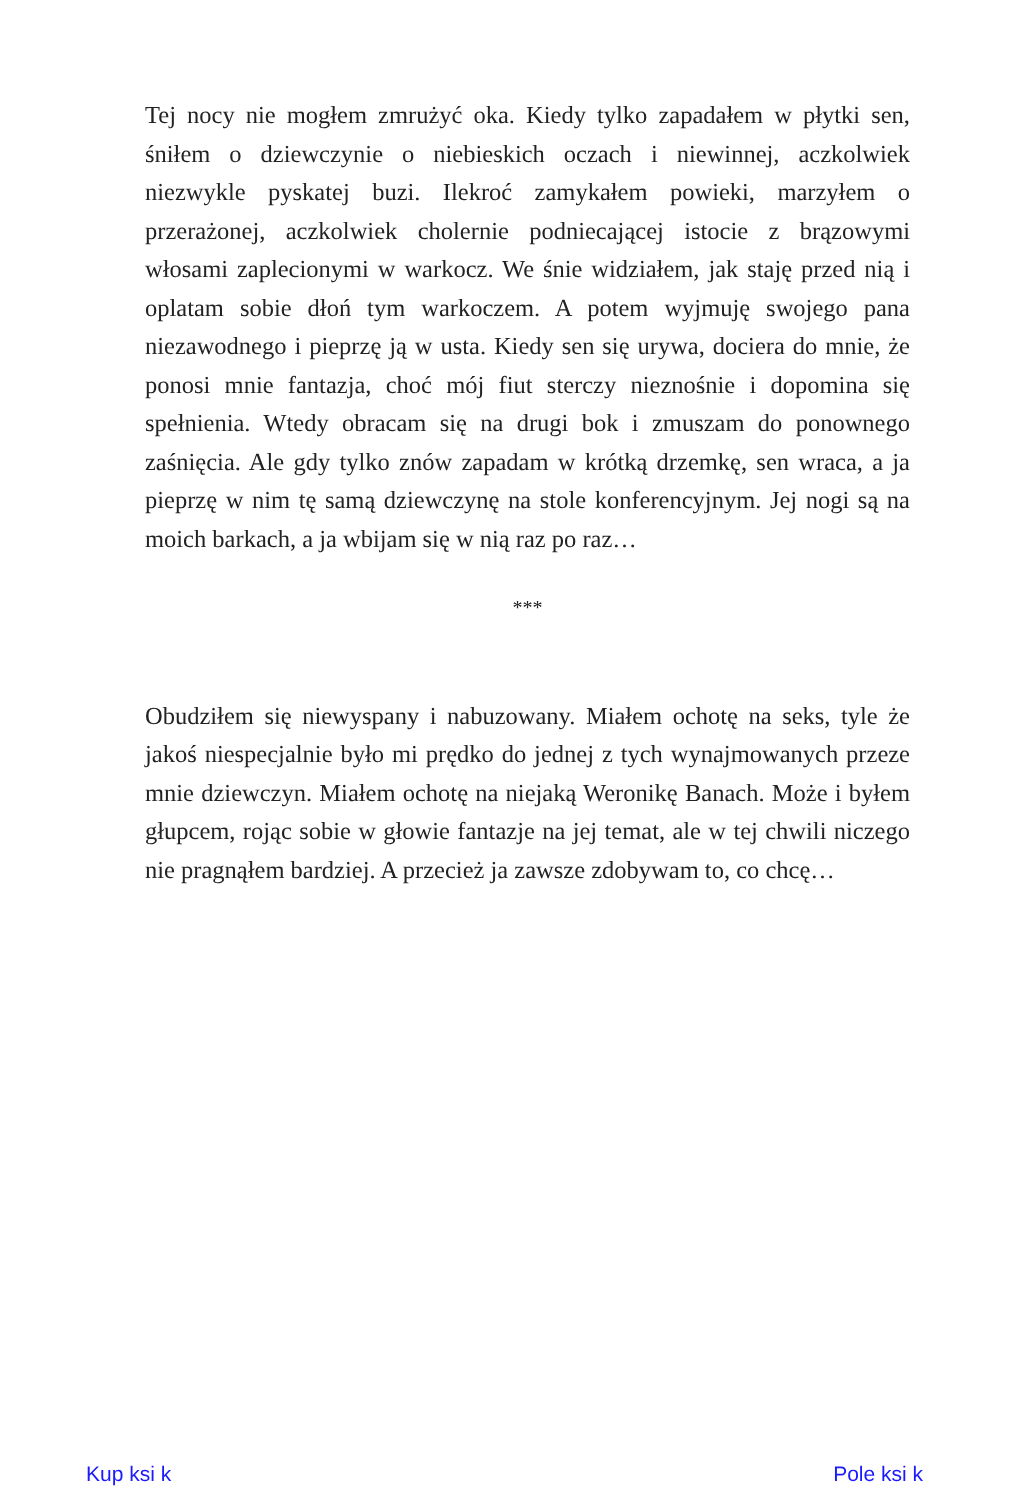Tej nocy nie mogłem zmrużyć oka. Kiedy tylko zapadałem w płytki sen, śniłem o dziewczynie o niebieskich oczach i niewinnej, aczkolwiek niezwykle pyskatej buzi. Ilekroć zamykałem powieki, marzyłem o przerażonej, aczkolwiek cholernie podniecającej istocie z brązowymi włosami zaplecionymi w warkocz. We śnie widziałem, jak staję przed nią i oplatam sobie dłoń tym warkoczem. A potem wyjmuję swojego pana niezawodnego i pieprzę ją w usta. Kiedy sen się urywa, dociera do mnie, że ponosi mnie fantazja, choć mój fiut sterczy nieznośnie i dopomina się spełnienia. Wtedy obracam się na drugi bok i zmuszam do ponownego zaśnięcia. Ale gdy tylko znów zapadam w krótką drzemkę, sen wraca, a ja pieprzę w nim tę samą dziewczynę na stole konferencyjnym. Jej nogi są na moich barkach, a ja wbijam się w nią raz po raz…
***
Obudziłem się niewyspany i nabuzowany. Miałem ochotę na seks, tyle że jakoś niespecjalnie było mi prędko do jednej z tych wynajmowanych przeze mnie dziewczyn. Miałem ochotę na niejaką Weronikę Banach. Może i byłem głupcem, rojąc sobie w głowie fantazje na jej temat, ale w tej chwili niczego nie pragnąłem bardziej. A przecież ja zawsze zdobywam to, co chcę…
Kup ksi k Pole ksi k